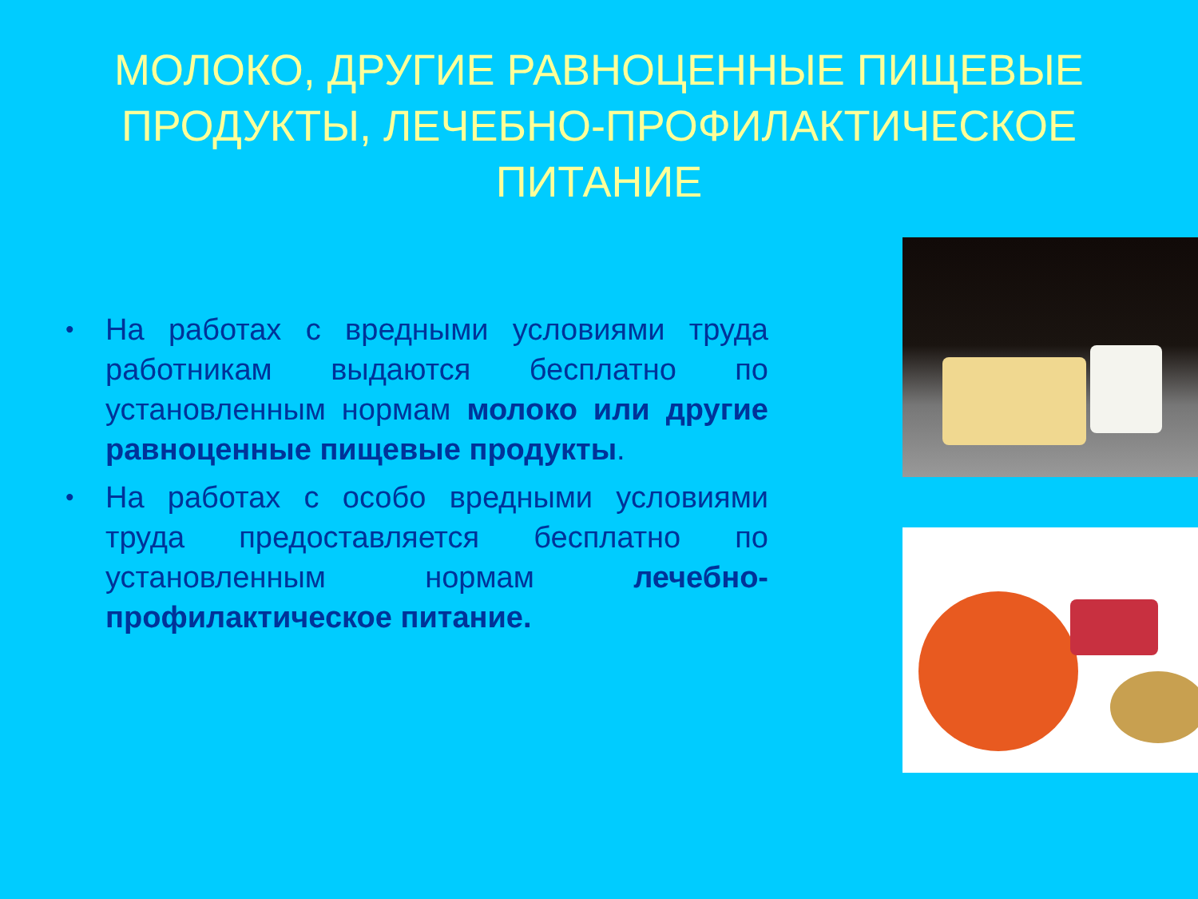МОЛОКО, ДРУГИЕ РАВНОЦЕННЫЕ ПИЩЕВЫЕ ПРОДУКТЫ, ЛЕЧЕБНО-ПРОФИЛАКТИЧЕСКОЕ ПИТАНИЕ
• На работах с вредными условиями труда работникам выдаются бесплатно по установленным нормам молоко или другие равноценные пищевые продукты.
• На работах с особо вредными условиями труда предоставляется бесплатно по установленным нормам лечебно-профилактическое питание.